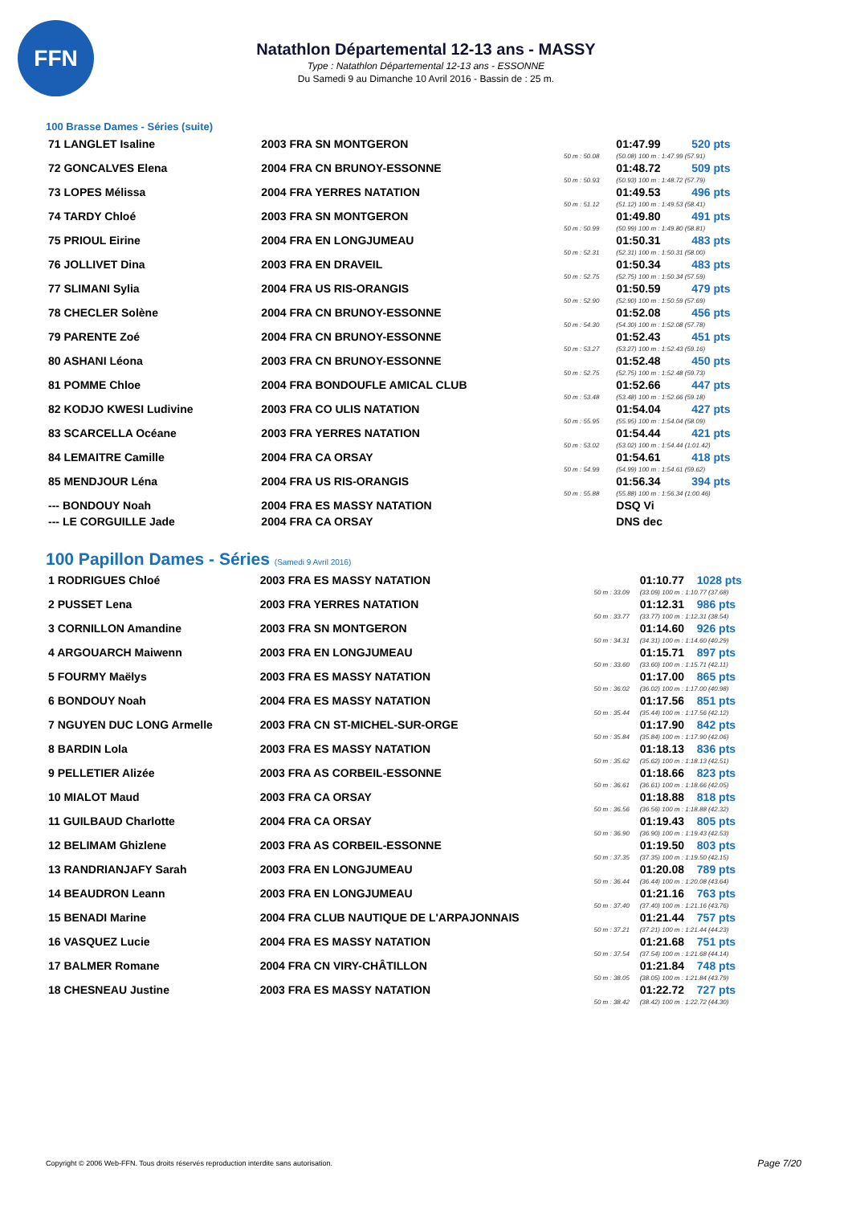FFN
Natathlon Départemental 12-13 ans - MASSY
Type : Natathlon Départemental 12-13 ans - ESSONNE
Du Samedi 9 au Dimanche 10 Avril 2016 - Bassin de : 25 m.
100 Brasse Dames - Séries (suite)
| 71 LANGLET Isaline | 2003 FRA SN MONTGERON | | 01:47.99 | 520 pts |
| | | 50 m : 50.08 | (50.08) 100 m : 1:47.99 (57.91) | |
| 72 GONCALVES Elena | 2004 FRA CN BRUNOY-ESSONNE | | 01:48.72 | 509 pts |
| | | 50 m : 50.93 | (50.93) 100 m : 1:48.72 (57.79) | |
| 73 LOPES Mélissa | 2004 FRA YERRES NATATION | | 01:49.53 | 496 pts |
| | | 50 m : 51.12 | (51.12) 100 m : 1:49.53 (58.41) | |
| 74 TARDY Chloé | 2003 FRA SN MONTGERON | | 01:49.80 | 491 pts |
| | | 50 m : 50.99 | (50.99) 100 m : 1:49.80 (58.81) | |
| 75 PRIOUL Eirine | 2004 FRA EN LONGJUMEAU | | 01:50.31 | 483 pts |
| | | 50 m : 52.31 | (52.31) 100 m : 1:50.31 (58.00) | |
| 76 JOLLIVET Dina | 2003 FRA EN DRAVEIL | | 01:50.34 | 483 pts |
| | | 50 m : 52.75 | (52.75) 100 m : 1:50.34 (57.59) | |
| 77 SLIMANI Sylia | 2004 FRA US RIS-ORANGIS | | 01:50.59 | 479 pts |
| | | 50 m : 52.90 | (52.90) 100 m : 1:50.59 (57.69) | |
| 78 CHECLER Solène | 2004 FRA CN BRUNOY-ESSONNE | | 01:52.08 | 456 pts |
| | | 50 m : 54.30 | (54.30) 100 m : 1:52.08 (57.78) | |
| 79 PARENTE Zoé | 2004 FRA CN BRUNOY-ESSONNE | | 01:52.43 | 451 pts |
| | | 50 m : 53.27 | (53.27) 100 m : 1:52.43 (59.16) | |
| 80 ASHANI Léona | 2003 FRA CN BRUNOY-ESSONNE | | 01:52.48 | 450 pts |
| | | 50 m : 52.75 | (52.75) 100 m : 1:52.48 (59.73) | |
| 81 POMME Chloe | 2004 FRA BONDOUFLE AMICAL CLUB | | 01:52.66 | 447 pts |
| | | 50 m : 53.48 | (53.48) 100 m : 1:52.66 (59.18) | |
| 82 KODJO KWESI Ludivine | 2003 FRA CO ULIS NATATION | | 01:54.04 | 427 pts |
| | | 50 m : 55.95 | (55.95) 100 m : 1:54.04 (58.09) | |
| 83 SCARCELLA Océane | 2003 FRA YERRES NATATION | | 01:54.44 | 421 pts |
| | | 50 m : 53.02 | (53.02) 100 m : 1:54.44 (1:01.42) | |
| 84 LEMAITRE Camille | 2004 FRA CA ORSAY | | 01:54.61 | 418 pts |
| | | 50 m : 54.99 | (54.99) 100 m : 1:54.61 (59.62) | |
| 85 MENDJOUR Léna | 2004 FRA US RIS-ORANGIS | | 01:56.34 | 394 pts |
| | | 50 m : 55.88 | (55.88) 100 m : 1:56.34 (1:00.46) | |
| --- BONDOUY Noah | 2004 FRA ES MASSY NATATION | | DSQ Vi | |
| --- LE CORGUILLE Jade | 2004 FRA CA ORSAY | | DNS dec | |
100 Papillon Dames - Séries (Samedi 9 Avril 2016)
| 1 RODRIGUES Chloé | 2003 FRA ES MASSY NATATION | | 01:10.77 | 1028 pts |
| | | 50 m : 33.09 | (33.09) 100 m : 1:10.77 (37.68) | |
| 2 PUSSET Lena | 2003 FRA YERRES NATATION | | 01:12.31 | 986 pts |
| | | 50 m : 33.77 | (33.77) 100 m : 1:12.31 (38.54) | |
| 3 CORNILLON Amandine | 2003 FRA SN MONTGERON | | 01:14.60 | 926 pts |
| | | 50 m : 34.31 | (34.31) 100 m : 1:14.60 (40.29) | |
| 4 ARGOUARCH Maiwenn | 2003 FRA EN LONGJUMEAU | | 01:15.71 | 897 pts |
| | | 50 m : 33.60 | (33.60) 100 m : 1:15.71 (42.11) | |
| 5 FOURMY Maëlys | 2003 FRA ES MASSY NATATION | | 01:17.00 | 865 pts |
| | | 50 m : 36.02 | (36.02) 100 m : 1:17.00 (40.98) | |
| 6 BONDOUY Noah | 2004 FRA ES MASSY NATATION | | 01:17.56 | 851 pts |
| | | 50 m : 35.44 | (35.44) 100 m : 1:17.56 (42.12) | |
| 7 NGUYEN DUC LONG Armelle | 2003 FRA CN ST-MICHEL-SUR-ORGE | | 01:17.90 | 842 pts |
| | | 50 m : 35.84 | (35.84) 100 m : 1:17.90 (42.06) | |
| 8 BARDIN Lola | 2003 FRA ES MASSY NATATION | | 01:18.13 | 836 pts |
| | | 50 m : 35.62 | (35.62) 100 m : 1:18.13 (42.51) | |
| 9 PELLETIER Alizée | 2003 FRA AS CORBEIL-ESSONNE | | 01:18.66 | 823 pts |
| | | 50 m : 36.61 | (36.61) 100 m : 1:18.66 (42.05) | |
| 10 MIALOT Maud | 2003 FRA CA ORSAY | | 01:18.88 | 818 pts |
| | | 50 m : 36.56 | (36.56) 100 m : 1:18.88 (42.32) | |
| 11 GUILBAUD Charlotte | 2004 FRA CA ORSAY | | 01:19.43 | 805 pts |
| | | 50 m : 36.90 | (36.90) 100 m : 1:19.43 (42.53) | |
| 12 BELIMAM Ghizlene | 2003 FRA AS CORBEIL-ESSONNE | | 01:19.50 | 803 pts |
| | | 50 m : 37.35 | (37.35) 100 m : 1:19.50 (42.15) | |
| 13 RANDRIANJAFY Sarah | 2003 FRA EN LONGJUMEAU | | 01:20.08 | 789 pts |
| | | 50 m : 36.44 | (36.44) 100 m : 1:20.08 (43.64) | |
| 14 BEAUDRON Leann | 2003 FRA EN LONGJUMEAU | | 01:21.16 | 763 pts |
| | | 50 m : 37.40 | (37.40) 100 m : 1:21.16 (43.76) | |
| 15 BENADI Marine | 2004 FRA CLUB NAUTIQUE DE L'ARPAJONNAIS | | 01:21.44 | 757 pts |
| | | 50 m : 37.21 | (37.21) 100 m : 1:21.44 (44.23) | |
| 16 VASQUEZ Lucie | 2004 FRA ES MASSY NATATION | | 01:21.68 | 751 pts |
| | | 50 m : 37.54 | (37.54) 100 m : 1:21.68 (44.14) | |
| 17 BALMER Romane | 2004 FRA CN VIRY-CHÂTILLON | | 01:21.84 | 748 pts |
| | | 50 m : 38.05 | (38.05) 100 m : 1:21.84 (43.79) | |
| 18 CHESNEAU Justine | 2003 FRA ES MASSY NATATION | | 01:22.72 | 727 pts |
| | | 50 m : 38.42 | (38.42) 100 m : 1:22.72 (44.30) | |
Copyright © 2006 Web-FFN. Tous droits réservés reproduction interdite sans autorisation.
Page 7/20